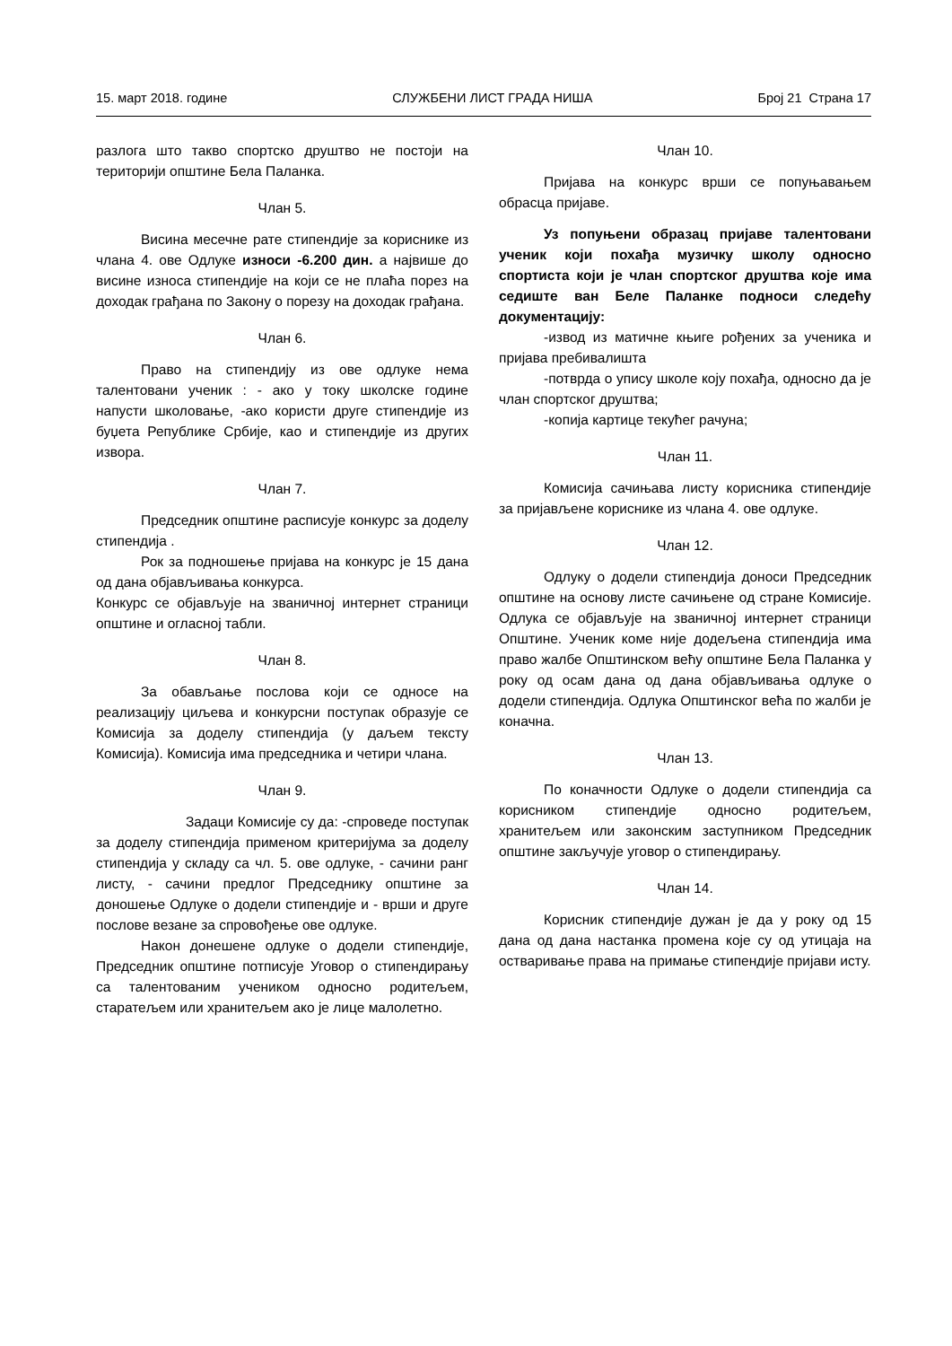15. март 2018. године СЛУЖБЕНИ ЛИСТ ГРАДА НИША Број 21 Страна 17
разлога што такво спортско друштво не постоји на територији општине Бела Паланка.
Члан 5.
Висина месечне рате стипендије за кориснике из члана 4. ове Одлуке износи -6.200 дин. а највише до висине износа стипендије на који се не плаћа порез на доходак грађана по Закону о порезу на доходак грађана.
Члан 6.
Право на стипендију из ове одлуке нема талентовани ученик : - ако у току школске године напусти школовање, -ако користи друге стипендије из буџета Републике Србије, као и стипендије из других извора.
Члан 7.
Председник општине расписује конкурс за доделу стипендија .
Рок за подношење пријава на конкурс је 15 дана од дана објављивања конкурса.
Конкурс се објављује на званичној интернет страници општине и огласној табли.
Члан 8.
За обављање послова који се односе на реализацију циљева и конкурсни поступак образује се Комисија за доделу стипендија (у даљем тексту Комисија). Комисија има председника и четири члана.
Члан 9.
Задаци Комисије су да: -спроведе поступак за доделу стипендија применом критеријума за доделу стипендија у складу са чл. 5. ове одлуке, - сачини ранг листу, - сачини предлог Председнику општине за доношење Одлуке о додели стипендије и - врши и друге послове везане за спровођење ове одлуке.
Након донешене одлуке о додели стипендије, Председник општине потписује Уговор о стипендирању са талентованим учеником односно родитељем, старатељем или хранитељем ако је лице малолетно.
Члан 10.
Пријава на конкурс врши се попуњавањем обрасца пријаве.
Уз попуњени образац пријаве талентовани ученик који похађа музичку школу односно спортиста који је члан спортског друштва које има седиште ван Беле Паланке подноси следећу документацију:
-извод из матичне књиге рођених за ученика и пријава пребивалишта
-потврда о упису школе коју похађа, односно да је члан спортског друштва;
-копија картице текућег рачуна;
Члан 11.
Комисија сачињава листу корисника стипендије за пријављене кориснике из члана 4. ове одлуке.
Члан 12.
Одлуку о додели стипендија доноси Председник општине на основу листе сачињене од стране Комисије. Одлука се објављује на званичној интернет страници Општине. Ученик коме није додељена стипендија има право жалбе Општинском већу општине Бела Паланка у року од осам дана од дана објављивања одлуке о додели стипендија. Одлука Општинског већа по жалби је коначна.
Члан 13.
По коначности Одлуке о додели стипендија са корисником стипендије односно родитељем, хранитељем или законским заступником Председник општине закључује уговор о стипендирању.
Члан 14.
Корисник стипендије дужан је да у року од 15 дана од дана настанка промена које су од утицаја на остваривање права на примање стипендије пријави исту.